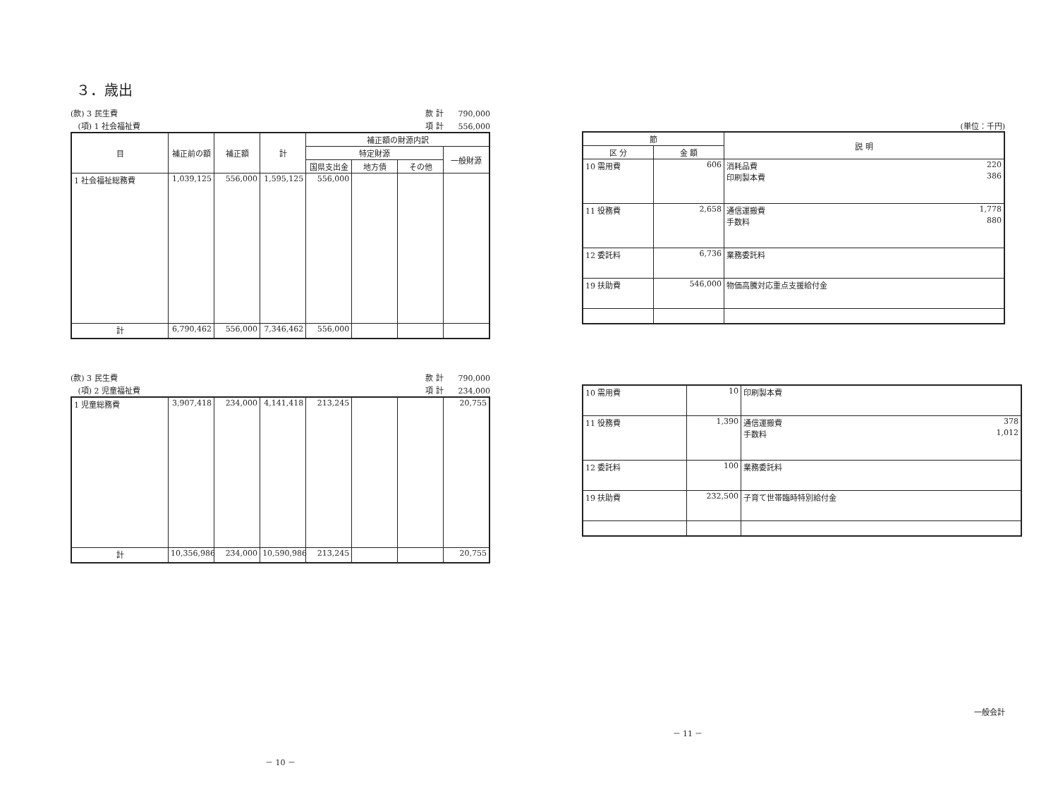３．歳出
(款) 3 民生費 款 計 790,000
(項) 1 社会福祉費 項 計 556,000
| 目 | 補正前の額 | 補正額 | 計 | 補正額の財源内訳 | | | |
| --- | --- | --- | --- | --- | --- | --- | --- |
| | | | | 特定財源 | | | 一般財源 |
| | | | | 国県支出金 | 地方債 | その他 | |
| 1 社会福祉総務費 | 1,039,125 | 556,000 | 1,595,125 | 556,000 | | | |
| 計 | 6,790,462 | 556,000 | 7,346,462 | 556,000 | | | |
(款) 3 民生費 款 計 790,000
(項) 2 児童福祉費 項 計 234,000
| 1 児童総務費 | 3,907,418 | 234,000 | 4,141,418 | 213,245 | | | 20,755 |
| 計 | 10,356,986 | 234,000 | 10,590,986 | 213,245 | | | 20,755 |
－ 10 －
(単位：千円)
| 節 | | 説 明 |
| --- | --- | --- |
| 区 分 | 金 額 | |
| 10 需用費 | 606 | 消耗品費 220 印刷製本費 386 |
| 11 役務費 | 2,658 | 通信運搬費 1,778 手数料 880 |
| 12 委託料 | 6,736 | 業務委託料 |
| 19 扶助費 | 546,000 | 物価高騰対応重点支援給付金 |
| 10 需用費 | 10 | 印刷製本費 |
| 11 役務費 | 1,390 | 通信運搬費 378 手数料 1,012 |
| 12 委託料 | 100 | 業務委託料 |
| 19 扶助費 | 232,500 | 子育て世帯臨時特別給付金 |
一般会計
－ 11 －